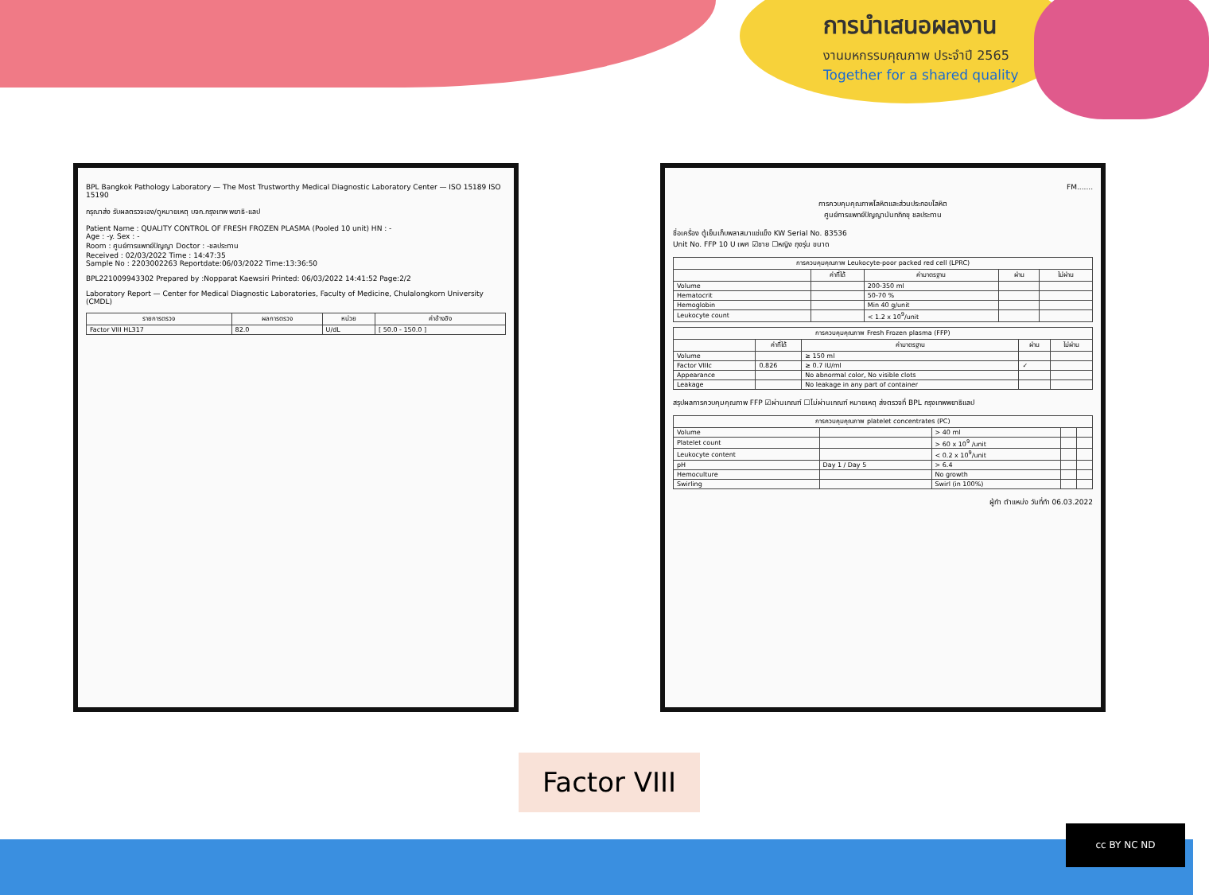การนำเสนอผลงาน
งานมหกรรมคุณภาพ ประจำปี 2565
Together for a shared quality
BPL Bangkok Pathology Laboratory — The Most Trustworthy Medical Diagnostic Laboratory Center — ISO 15189 ISO 15190
กรุณาส่ง รับผลตรวจเอง/ดูหมายเหตุ บจก.กรุงเทพ พยาธิ-แลป
Patient Name : QUALITY CONTROL OF FRESH FROZEN PLASMA (Pooled 10 unit) HN : -
Age : -y. Sex : -
Room : ศูนย์การแพทย์ปัญญา Doctor : -ชลประทาน
Received : 02/03/2022 Time : 14:47:35
Sample No : 2203002263 Reportdate:06/03/2022 Time:13:36:50
BPL221009943302 Prepared by :Nopparat Kaewsiri Printed: 06/03/2022 14:41:52 Page:2/2
Laboratory Report — Center for Medical Diagnostic Laboratories, Faculty of Medicine, Chulalongkorn University (CMDL)
| รายการตรวจ | ผลการตรวจ | หน่วย | ค่าอ้างอิง |
| --- | --- | --- | --- |
| Factor VIII HL317 | 82.0 | U/dL | [ 50.0 - 150.0 ] |
FM.......
การควบคุมคุณภาพโลหิตและส่วนประกอบโลหิต
ศูนย์การแพทย์ปัญญานันทภิกขุ ชลประทาน
ชื่อเครื่อง ตู้เย็นเก็บพลาสมาแช่แข็ง KW Serial No. 83536
Unit No. FFP 10 U เพศ ☑ชาย ☐หญิง ถุงรุ่น ขนาด
| การควบคุมคุณภาพ Leukocyte-poor packed red cell (LPRC) | | | | |
| --- | --- | --- | --- | --- |
| | ค่าที่ได้ | ค่ามาตรฐาน | ผ่าน | ไม่ผ่าน |
| Volume | | 200-350 ml | | |
| Hematocrit | | 50-70 % | | |
| Hemoglobin | | Min 40 g/unit | | |
| Leukocyte count | | < 1.2 x 10<sup>9</sup>/unit | | |
| การควบคุมคุณภาพ Fresh Frozen plasma (FFP) | | | | |
| --- | --- | --- | --- | --- |
| | ค่าที่ได้ | ค่ามาตรฐาน | ผ่าน | ไม่ผ่าน |
| Volume | | ≥ 150 ml | | |
| Factor VIIIc | 0.826 | ≥ 0.7 IU/ml | ✓ | |
| Appearance | | No abnormal color, No visible clots | | |
| Leakage | | No leakage in any part of container | | |
สรุปผลการควบคุมคุณภาพ FFP ☑ผ่านเกณฑ์ ☐ไม่ผ่านเกณฑ์ หมายเหตุ ส่งตรวจที่ BPL กรุงเทพพยาธิแลป
| การควบคุมคุณภาพ platelet concentrates (PC) | | | | |
| --- | --- | --- | --- | --- |
| Volume | | > 40 ml | | |
| Platelet count | | > 60 x 10<sup>9</sup> /unit | | |
| Leukocyte content | | < 0.2 x 10<sup>9</sup>/unit | | |
| pH | Day 1 / Day 5 | > 6.4 | | |
| Hemoculture | | No growth | | |
| Swirling | | Swirl (in 100%) | | |
ผู้ทำ ตำแหน่ง วันที่ทำ 06.03.2022
Factor VIII
cc BY NC ND